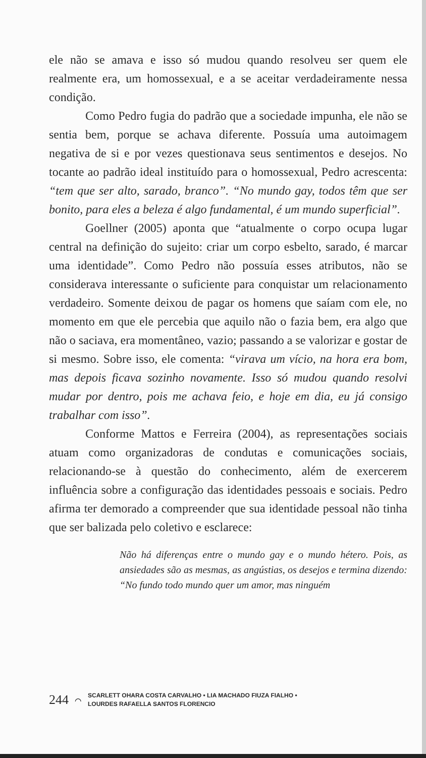ele não se amava e isso só mudou quando resolveu ser quem ele realmente era, um homossexual, e a se aceitar verdadeiramente nessa condição.
Como Pedro fugia do padrão que a sociedade impunha, ele não se sentia bem, porque se achava diferente. Possuía uma autoimagem negativa de si e por vezes questionava seus sentimentos e desejos. No tocante ao padrão ideal instituído para o homossexual, Pedro acrescenta: “tem que ser alto, sarado, branco”. “No mundo gay, todos têm que ser bonito, para eles a beleza é algo fundamental, é um mundo superficial”.
Goellner (2005) aponta que “atualmente o corpo ocupa lugar central na definição do sujeito: criar um corpo esbelto, sarado, é marcar uma identidade”. Como Pedro não possuía esses atributos, não se considerava interessante o suficiente para conquistar um relacionamento verdadeiro. Somente deixou de pagar os homens que saíam com ele, no momento em que ele percebia que aquilo não o fazia bem, era algo que não o saciava, era momentâneo, vazio; passando a se valorizar e gostar de si mesmo. Sobre isso, ele comenta: “virava um vício, na hora era bom, mas depois ficava sozinho novamente. Isso só mudou quando resolvi mudar por dentro, pois me achava feio, e hoje em dia, eu já consigo trabalhar com isso”.
Conforme Mattos e Ferreira (2004), as representações sociais atuam como organizadoras de condutas e comunicações sociais, relacionando-se à questão do conhecimento, além de exercerem influência sobre a configuração das identidades pessoais e sociais. Pedro afirma ter demorado a compreender que sua identidade pessoal não tinha que ser balizada pelo coletivo e esclarece:
Não há diferenças entre o mundo gay e o mundo hétero. Pois, as ansiedades são as mesmas, as angústias, os desejos e termina dizendo: “No fundo todo mundo quer um amor, mas ninguém
244 ⌒
SCARLETT OHARA COSTA CARVALHO • LIA MACHADO FIUZA FIALHO •
LOURDES RAFAELLA SANTOS FLORENCIO